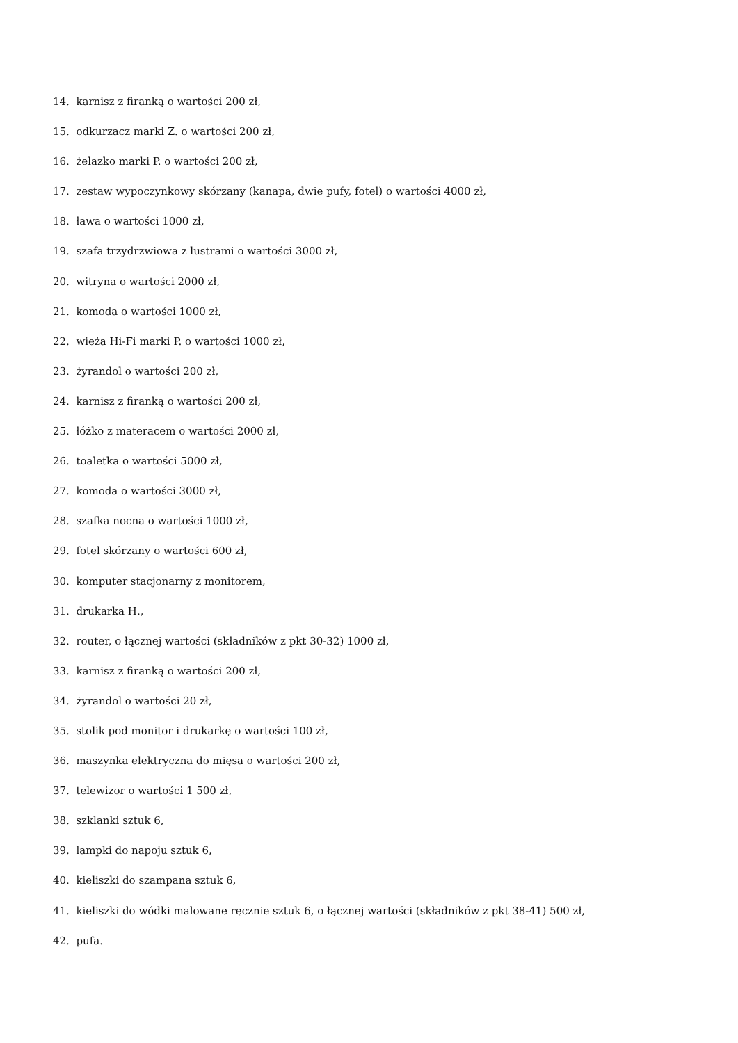14. karnisz z firanką o wartości 200 zł,
15. odkurzacz marki Z. o wartości 200 zł,
16. żelazko marki P. o wartości 200 zł,
17. zestaw wypoczynkowy skórzany (kanapa, dwie pufy, fotel) o wartości 4000 zł,
18. ława o wartości 1000 zł,
19. szafa trzydrzwiowa z lustrami o wartości 3000 zł,
20. witryna o wartości 2000 zł,
21. komoda o wartości 1000 zł,
22. wieża Hi-Fi marki P. o wartości 1000 zł,
23. żyrandol o wartości 200 zł,
24. karnisz z firanką o wartości 200 zł,
25. łóżko z materacem o wartości 2000 zł,
26. toaletka o wartości 5000 zł,
27. komoda o wartości 3000 zł,
28. szafka nocna o wartości 1000 zł,
29. fotel skórzany o wartości 600 zł,
30. komputer stacjonarny z monitorem,
31. drukarka H.,
32. router, o łącznej wartości (składników z pkt 30-32) 1000 zł,
33. karnisz z firanką o wartości 200 zł,
34. żyrandol o wartości 20 zł,
35. stolik pod monitor i drukarkę o wartości 100 zł,
36. maszynka elektryczna do mięsa o wartości 200 zł,
37. telewizor o wartości 1 500 zł,
38. szklanki sztuk 6,
39. lampki do napoju sztuk 6,
40. kieliszki do szampana sztuk 6,
41. kieliszki do wódki malowane ręcznie sztuk 6, o łącznej wartości (składników z pkt 38-41) 500 zł,
42. pufa.